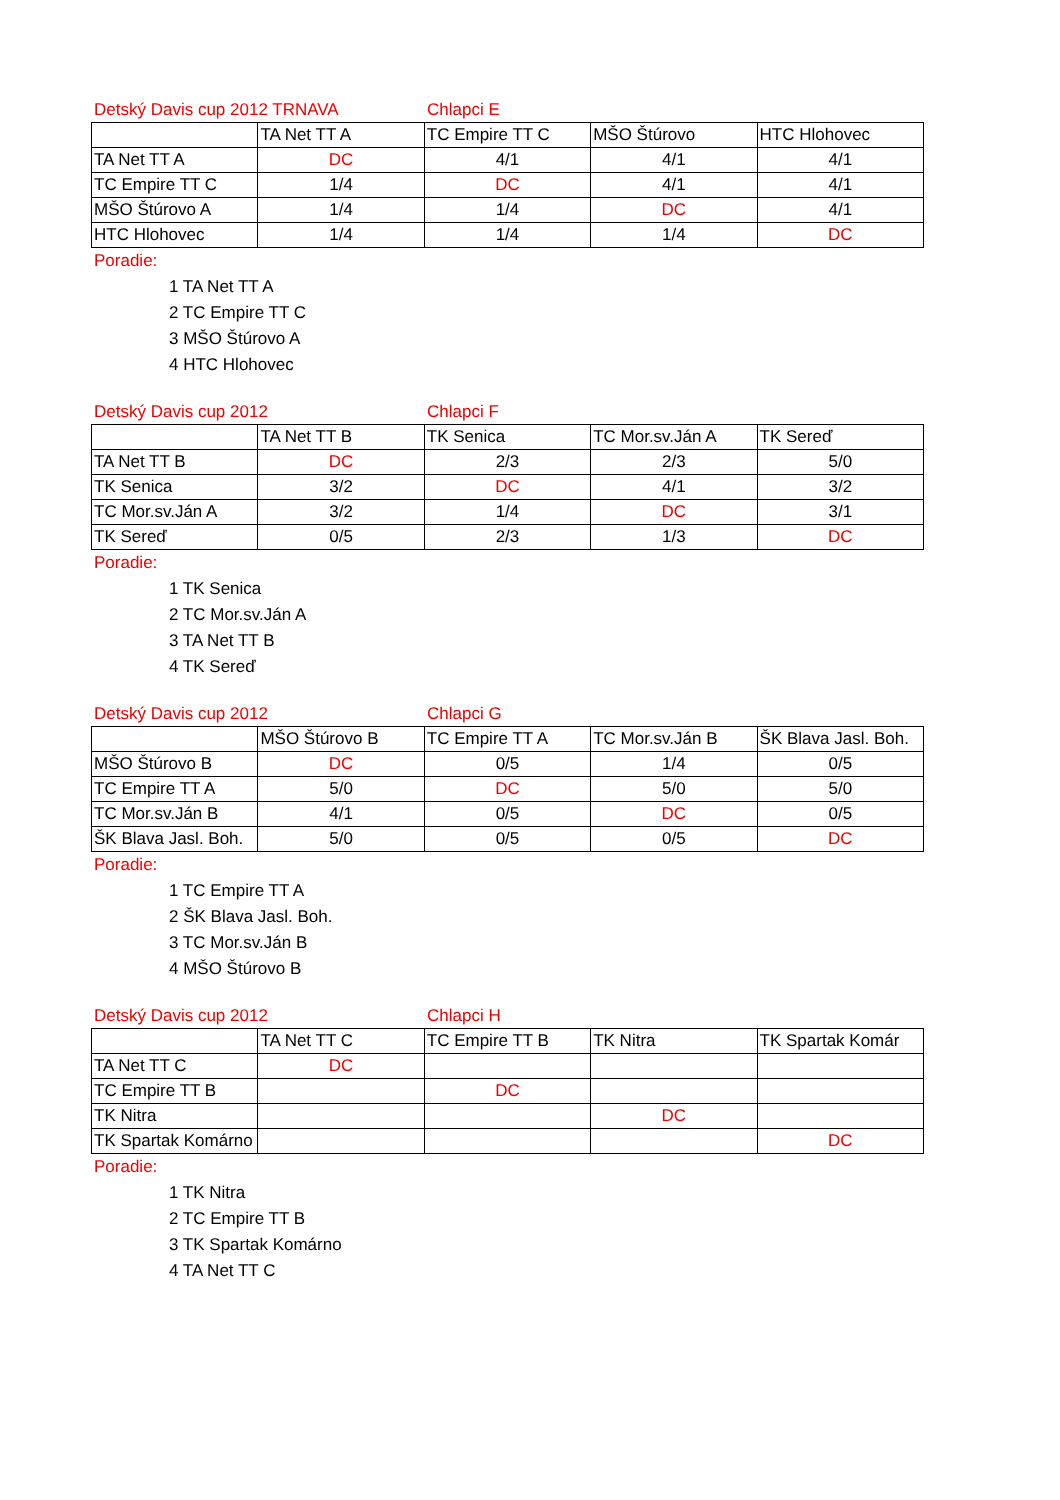Detský Davis cup 2012 TRNAVA Chlapci E
| | TA Net TT A | TC Empire TT C | MŠO Štúrovo | HTC Hlohovec |
| --- | --- | --- | --- | --- |
| TA Net TT A | DC | 4/1 | 4/1 | 4/1 |
| TC Empire TT C | 1/4 | DC | 4/1 | 4/1 |
| MŠO Štúrovo A | 1/4 | 1/4 | DC | 4/1 |
| HTC Hlohovec | 1/4 | 1/4 | 1/4 | DC |
Poradie:
1 TA Net TT A
2 TC Empire TT C
3 MŠO Štúrovo A
4 HTC Hlohovec
Detský Davis cup 2012 Chlapci F
| | TA Net TT B | TK Senica | TC Mor.sv.Ján A | TK Sereď |
| --- | --- | --- | --- | --- |
| TA Net TT B | DC | 2/3 | 2/3 | 5/0 |
| TK Senica | 3/2 | DC | 4/1 | 3/2 |
| TC Mor.sv.Ján A | 3/2 | 1/4 | DC | 3/1 |
| TK Sereď | 0/5 | 2/3 | 1/3 | DC |
Poradie:
1 TK Senica
2 TC Mor.sv.Ján A
3 TA Net TT B
4 TK Sereď
Detský Davis cup 2012 Chlapci G
| | MŠO Štúrovo B | TC Empire TT A | TC Mor.sv.Ján B | ŠK Blava Jasl. Boh. |
| --- | --- | --- | --- | --- |
| MŠO Štúrovo B | DC | 0/5 | 1/4 | 0/5 |
| TC Empire TT A | 5/0 | DC | 5/0 | 5/0 |
| TC Mor.sv.Ján B | 4/1 | 0/5 | DC | 0/5 |
| ŠK Blava Jasl. Boh. | 5/0 | 0/5 | 0/5 | DC |
Poradie:
1 TC Empire TT A
2 ŠK Blava Jasl. Boh.
3 TC Mor.sv.Ján B
4 MŠO Štúrovo B
Detský Davis cup 2012 Chlapci H
| | TA Net TT C | TC Empire TT B | TK Nitra | TK Spartak Komár |
| --- | --- | --- | --- | --- |
| TA Net TT C | DC | | | |
| TC Empire TT B | | DC | | |
| TK Nitra | | | DC | |
| TK Spartak Komárno | | | | DC |
Poradie:
1 TK Nitra
2 TC Empire TT B
3 TK Spartak Komárno
4 TA Net TT C